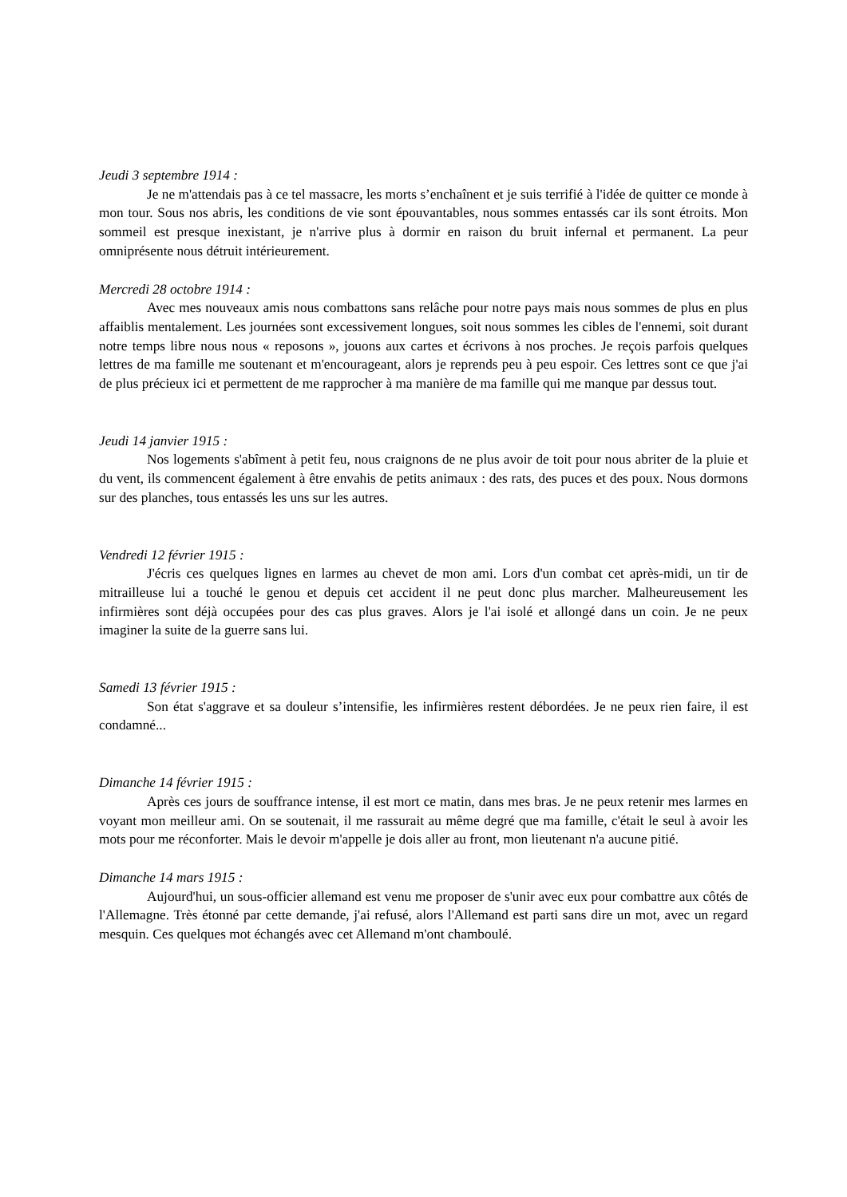Jeudi 3 septembre 1914 :
Je ne m'attendais pas à ce tel massacre, les morts s’enchaînent et je suis terrifié à l'idée de quitter ce monde à mon tour. Sous nos abris, les conditions de vie sont épouvantables, nous sommes entassés car ils sont étroits. Mon sommeil est presque inexistant, je n'arrive plus à dormir en raison du bruit infernal et permanent. La peur omniprésente nous détruit intérieurement.
Mercredi 28 octobre 1914 :
Avec mes nouveaux amis nous combattons sans relâche pour notre pays mais nous sommes de plus en plus affaiblis mentalement. Les journées sont excessivement longues, soit nous sommes les cibles de l'ennemi, soit durant notre temps libre nous nous « reposons », jouons aux cartes et écrivons à nos proches. Je reçois parfois quelques lettres de ma famille me soutenant et m'encourageant, alors je reprends peu à peu espoir. Ces lettres sont ce que j'ai de plus précieux ici et permettent de me rapprocher à ma manière de ma famille qui me manque par dessus tout.
Jeudi 14 janvier 1915 :
Nos logements s'abîment à petit feu, nous craignons de ne plus avoir de toit pour nous abriter de la pluie et du vent, ils commencent également à être envahis de petits animaux : des rats, des puces et des poux. Nous dormons sur des planches, tous entassés les uns sur les autres.
Vendredi 12 février 1915 :
J'écris ces quelques lignes en larmes au chevet de mon ami. Lors d'un combat cet après-midi, un tir de mitrailleuse lui a touché le genou et depuis cet accident il ne peut donc plus marcher. Malheureusement les infirmières sont déjà occupées pour des cas plus graves. Alors je l'ai isolé et allongé dans un coin. Je ne peux imaginer la suite de la guerre sans lui.
Samedi 13 février 1915 :
Son état s'aggrave et sa douleur s’intensifie, les infirmières restent débordées. Je ne peux rien faire, il est condamné...
Dimanche 14 février 1915 :
Après ces jours de souffrance intense, il est mort ce matin, dans mes bras. Je ne peux retenir mes larmes en voyant mon meilleur ami. On se soutenait, il me rassurait au même degré que ma famille, c'était le seul à avoir les mots pour me réconforter. Mais le devoir m'appelle je dois aller au front, mon lieutenant n'a aucune pitié.
Dimanche 14 mars 1915 :
Aujourd'hui, un sous-officier allemand est venu me proposer de s'unir avec eux pour combattre aux côtés de l'Allemagne. Très étonné par cette demande, j'ai refusé, alors l'Allemand est parti sans dire un mot, avec un regard mesquin. Ces quelques mot échangés avec cet Allemand m'ont chamboulé.